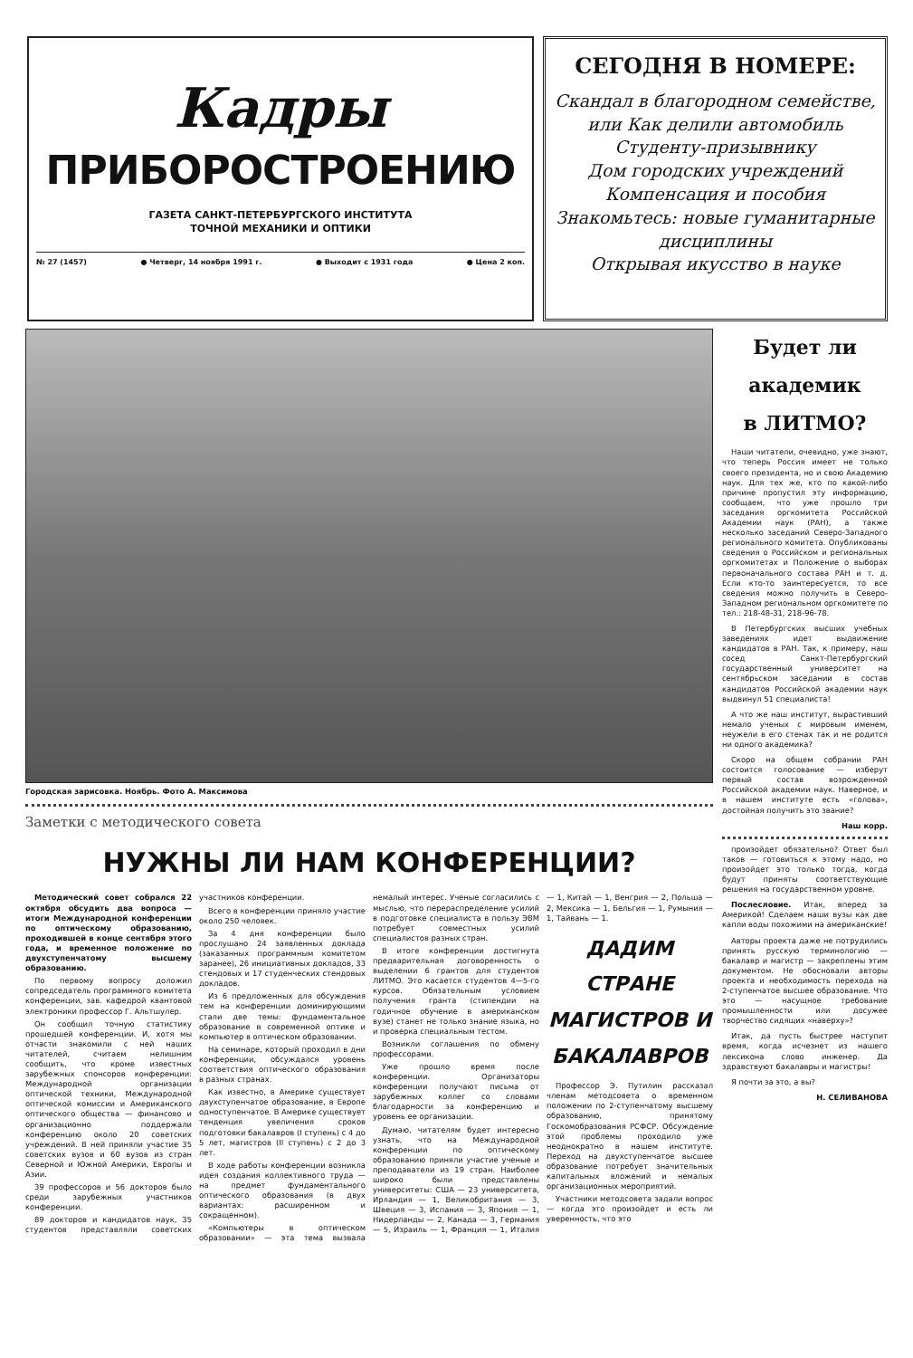Кадры
ПРИБОРОСТРОЕНИЮ
ГАЗЕТА САНКТ-ПЕТЕРБУРГСКОГО ИНСТИТУТА
ТОЧНОЙ МЕХАНИКИ И ОПТИКИ
№ 27 (1457) ● Четверг, 14 ноября 1991 г. ● Выходит с 1931 года ● Цена 2 коп.
СЕГОДНЯ В НОМЕРЕ:
Скандал в благородном семействе, или Как делили автомобиль
Студенту-призывнику
Дом городских учреждений
Компенсация и пособия
Знакомьтесь: новые гуманитарные дисциплины
Открывая икусство в науке
Городская зарисовка. Ноябрь. Фото А. Максимова
Заметки с методического совета
НУЖНЫ ЛИ НАМ КОНФЕРЕНЦИИ?
Методический совет собрался 22 октября обсудить два вопроса — итоги Международной конференции по оптическому образованию, проходившей в конце сентября этого года, и временное положение по двухступенчатому высшему образованию.
По первому вопросу доложил сопредседатель программного комитета конференции, зав. кафедрой квантовой электроники профессор Г. Альтшулер.
Он сообщил точную статистику прошедшей конференции. И, хотя мы отчасти знакомили с ней наших читателей, считаем нелишним сообщить, что кроме известных зарубежных спонсоров конференции: Международной организации оптической техники, Международной оптической комиссии и Американского оптического общества — финансово и организационно поддержали конференцию около 20 советских учреждений. В ней приняли участие 35 советских вузов и 60 вузов из стран Северной и Южной Америки, Европы и Азии.
39 профессоров и 56 докторов было среди зарубежных участников конференции.
89 докторов и кандидатов наук, 35 студентов представляли советских участников конференции.
Всего в конференции приняло участие около 250 человек.
За 4 дня конференции было прослушано 24 заявленных доклада (заказанных программным комитетом заранее), 26 инициативных докладов, 33 стендовых и 17 студенческих стендовых докладов.
Из 6 предложенных для обсуждения тем на конференции доминирующими стали две темы: фундаментальное образование в современной оптике и компьютер в оптическом образовании.
На семинаре, который проходил в дни конференции, обсуждался уровень соответствия оптического образования в разных странах.
Как известно, в Америке существует двухступенчатое образование, в Европе одноступенчатое. В Америке существует тенденция увеличения сроков подготовки бакалавров (I ступень) с 4 до 5 лет, магистров (II ступень) с 2 до 3 лет.
В ходе работы конференции возникла идея создания коллективного труда — на предмет фундаментального оптического образования (в двух вариантах: расширенном и сокращенном).
«Компьютеры в оптическом образовании» — эта тема вызвала немалый интерес. Ученые согласились с мыслью, что перераспределение усилий в подготовке специалиста в пользу ЭВМ потребует совместных усилий специалистов разных стран.
В итоге конференции достигнута предварительная договоренность о выделении 6 грантов для студентов ЛИТМО. Это касается студентов 4—5-го курсов. Обязательным условием получения гранта (стипендии на годичное обучение в американском вузе) станет не только знание языка, но и проверка специальным тестом.
Возникли соглашения по обмену профессорами.
Уже прошло время после конференции. Организаторы конференции получают письма от зарубежных коллег со словами благодарности за конференцию и уровень ее организации.
Думаю, читателям будет интересно узнать, что на Международной конференции по оптическому образованию приняли участие ученые и преподаватели из 19 стран. Наиболее широко были представлены университеты: США — 23 университета, Ирландия — 1, Великобритания — 3, Швеция — 3, Испания — 3, Япония — 1, Нидерланды — 2, Канада — 3, Германия — 5, Израиль — 1, Франция — 1, Италия — 1, Китай — 1, Венгрия — 2, Польша — 2, Мексика — 1, Бельгия — 1, Румыния — 1, Тайвань — 1.
ДАДИМ СТРАНЕ МАГИСТРОВ И БАКАЛАВРОВ
Профессор Э. Путилин рассказал членам методсовета о временном положении по 2-ступенчатому высшему образованию, принятому Госкомобразования РСФСР. Обсуждение этой проблемы проходило уже неоднократно в нашем институте. Переход на двухступенчатое высшее образование потребует значительных капитальных вложений и немалых организационных мероприятий.
Участники методсовета задали вопрос — когда это произойдет и есть ли уверенность, что это
Будет ли
академик
в ЛИТМО?
Наши читатели, очевидно, уже знают, что теперь Россия имеет не только своего президента, но и свою Академию наук. Для тех же, кто по какой-либо причине пропустил эту информацию, сообщаем, что уже прошло три заседания оргкомитета Российской Академии наук (РАН), а также несколько заседаний Северо-Западного регионального комитета. Опубликованы сведения о Российском и региональных оргкомитетах и Положение о выборах первоначального состава РАН и т. д. Если кто-то заинтересуется, то все сведения можно получить в Северо-Западном региональном оргкомитете по тел.: 218-48-31, 218-96-78.
В Петербургских высших учебных заведениях идет выдвижение кандидатов в РАН. Так, к примеру, наш сосед Санкт-Петербургский государственный университет на сентябрьском заседании в состав кандидатов Российской академии наук выдвинул 51 специалиста!
А что же наш институт, вырастивший немало ученых с мировым именем, неужели в его стенах так и не родится ни одного академика?
Скоро на общем собрании РАН состоится голосование — изберут первый состав возрожденной Российской академии наук. Наверное, и в нашем институте есть «голова», достойная получить это звание?
Наш корр.
произойдет обязательно? Ответ был таков — готовиться к этому надо, но произойдет это только тогда, когда будут приняты соответствующие решения на государственном уровне.
Послесловие. Итак, вперед за Америкой! Сделаем наши вузы как две капли воды похожими на американские!
Авторы проекта даже не потрудились принять русскую терминологию — бакалавр и магистр — закреплены этим документом. Не обосновали авторы проекта и необходимость перехода на 2-ступенчатое высшее образование. Что это — насущное требование промышленности или досужее творчество сидящих «наверху»?
Итак, да пусть быстрее наступит время, когда исчезнет из нашего лексикона слово инженер. Да здравствуют бакалавры и магистры!
Я почти за это, а вы?
Н. СЕЛИВАНОВА